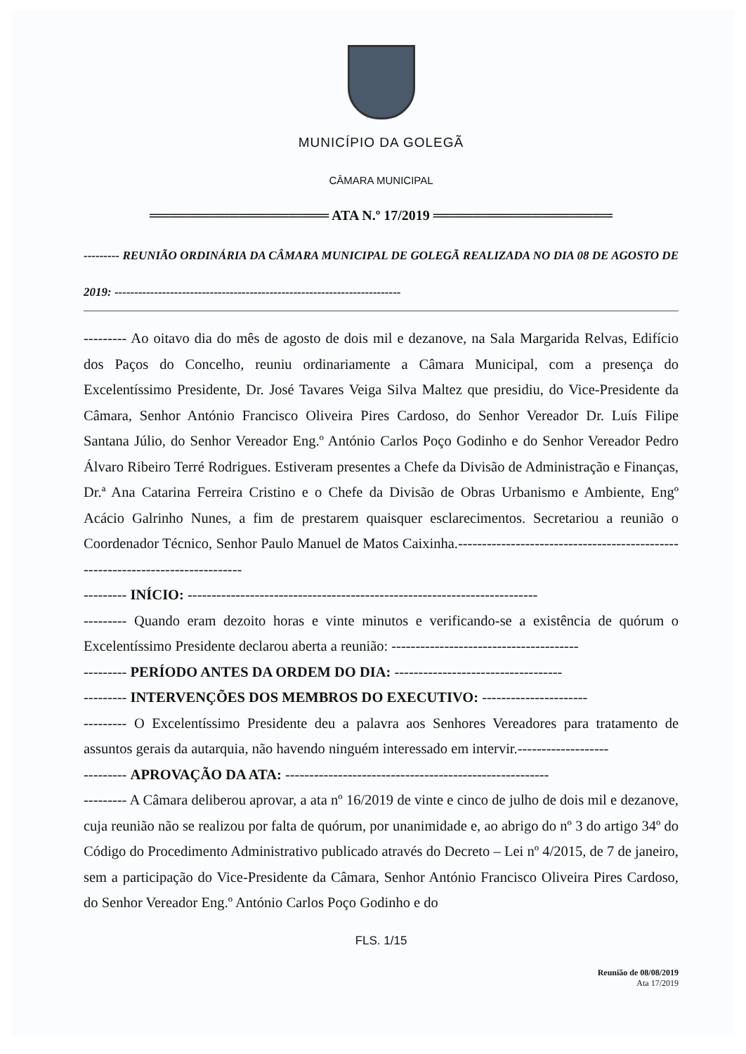MUNICÍPIO DA GOLEGÃ
CÂMARA MUNICIPAL
══════════════════ ATA N.º 17/2019 ══════════════════
--------- REUNIÃO ORDINÁRIA DA CÂMARA MUNICIPAL DE GOLEGÃ REALIZADA NO DIA 08 DE AGOSTO DE 2019: ------------------------------------------------------------------------
--------- Ao oitavo dia do mês de agosto de dois mil e dezanove, na Sala Margarida Relvas, Edifício dos Paços do Concelho, reuniu ordinariamente a Câmara Municipal, com a presença do Excelentíssimo Presidente, Dr. José Tavares Veiga Silva Maltez que presidiu, do Vice-Presidente da Câmara, Senhor António Francisco Oliveira Pires Cardoso, do Senhor Vereador Dr. Luís Filipe Santana Júlio, do Senhor Vereador Eng.º António Carlos Poço Godinho e do Senhor Vereador Pedro Álvaro Ribeiro Terré Rodrigues. Estiveram presentes a Chefe da Divisão de Administração e Finanças, Dr.ª Ana Catarina Ferreira Cristino e o Chefe da Divisão de Obras Urbanismo e Ambiente, Engº Acácio Galrinho Nunes, a fim de prestarem quaisquer esclarecimentos. Secretariou a reunião o Coordenador Técnico, Senhor Paulo Manuel de Matos Caixinha.-------------------------------------------------------------------------------
--------- INÍCIO: -------------------------------------------------------------------------
--------- Quando eram dezoito horas e vinte minutos e verificando-se a existência de quórum o Excelentíssimo Presidente declarou aberta a reunião: ---------------------------------------
--------- PERÍODO ANTES DA ORDEM DO DIA: -----------------------------------
--------- INTERVENÇÕES DOS MEMBROS DO EXECUTIVO: ----------------------
--------- O Excelentíssimo Presidente deu a palavra aos Senhores Vereadores para tratamento de assuntos gerais da autarquia, não havendo ninguém interessado em intervir.-------------------
--------- APROVAÇÃO DA ATA: -------------------------------------------------------
--------- A Câmara deliberou aprovar, a ata nº 16/2019 de vinte e cinco de julho de dois mil e dezanove, cuja reunião não se realizou por falta de quórum, por unanimidade e, ao abrigo do nº 3 do artigo 34º do Código do Procedimento Administrativo publicado através do Decreto – Lei nº 4/2015, de 7 de janeiro, sem a participação do Vice-Presidente da Câmara, Senhor António Francisco Oliveira Pires Cardoso, do Senhor Vereador Eng.º António Carlos Poço Godinho e do
FLS. 1/15
Reunião de 08/08/2019
Ata 17/2019